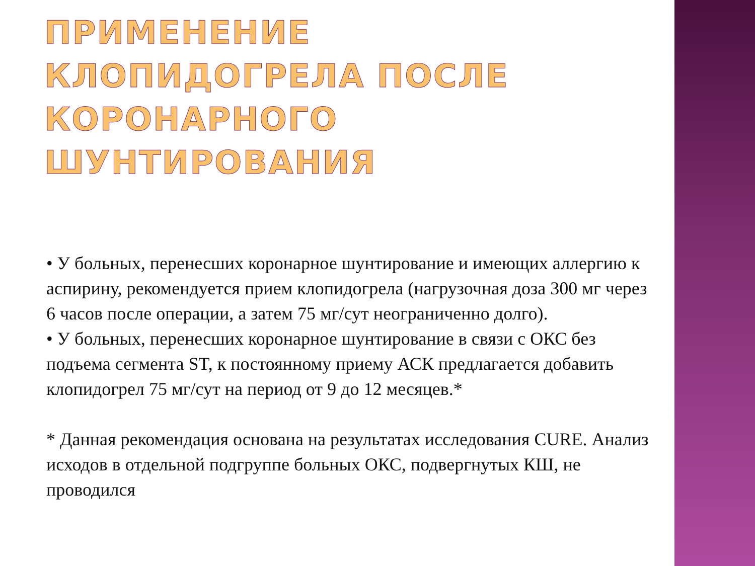ПРИМЕНЕНИЕ КЛОПИДОГРЕЛА ПОСЛЕ КОРОНАРНОГО ШУНТИРОВАНИЯ
• У больных, перенесших коронарное шунтирование и имеющих аллергию к аспирину, рекомендуется прием клопидогрела (нагрузочная доза 300 мг через 6 часов после операции, а затем 75 мг/сут неограниченно долго).
• У больных, перенесших коронарное шунтирование в связи с ОКС без подъема сегмента ST, к постоянному приему АСК предлагается добавить клопидогрел 75 мг/сут на период от 9 до 12 месяцев.*
* Данная рекомендация основана на результатах исследования CURE. Анализ исходов в отдельной подгруппе больных ОКС, подвергнутых КШ, не проводился